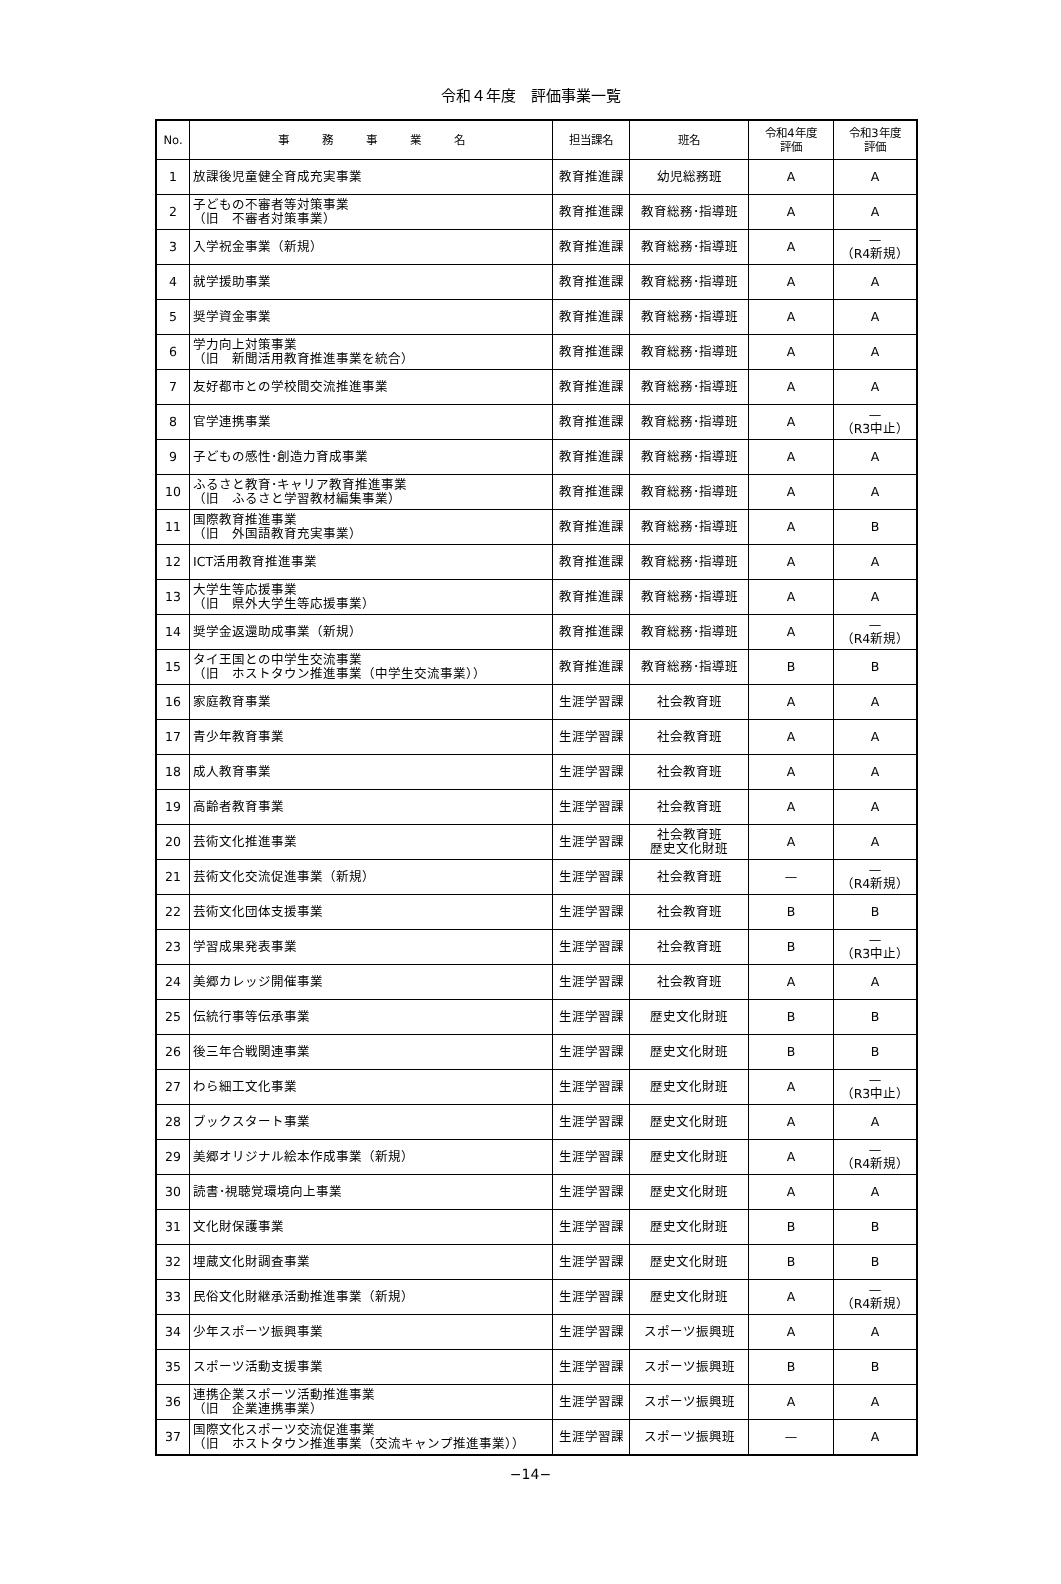令和４年度　評価事業一覧
| No. | 事 務 事 業 名 | 担当課名 | 班名 | 令和4年度 評価 | 令和3年度 評価 |
| --- | --- | --- | --- | --- | --- |
| 1 | 放課後児童健全育成充実事業 | 教育推進課 | 幼児総務班 | A | A |
| 2 | 子どもの不審者等対策事業 （旧 不審者対策事業） | 教育推進課 | 教育総務･指導班 | A | A |
| 3 | 入学祝金事業（新規） | 教育推進課 | 教育総務･指導班 | A | — （R4新規） |
| 4 | 就学援助事業 | 教育推進課 | 教育総務･指導班 | A | A |
| 5 | 奨学資金事業 | 教育推進課 | 教育総務･指導班 | A | A |
| 6 | 学力向上対策事業 （旧 新聞活用教育推進事業を統合） | 教育推進課 | 教育総務･指導班 | A | A |
| 7 | 友好都市との学校間交流推進事業 | 教育推進課 | 教育総務･指導班 | A | A |
| 8 | 官学連携事業 | 教育推進課 | 教育総務･指導班 | A | — （R3中止） |
| 9 | 子どもの感性･創造力育成事業 | 教育推進課 | 教育総務･指導班 | A | A |
| 10 | ふるさと教育･キャリア教育推進事業 （旧 ふるさと学習教材編集事業） | 教育推進課 | 教育総務･指導班 | A | A |
| 11 | 国際教育推進事業 （旧 外国語教育充実事業） | 教育推進課 | 教育総務･指導班 | A | B |
| 12 | ICT活用教育推進事業 | 教育推進課 | 教育総務･指導班 | A | A |
| 13 | 大学生等応援事業 （旧 県外大学生等応援事業） | 教育推進課 | 教育総務･指導班 | A | A |
| 14 | 奨学金返還助成事業（新規） | 教育推進課 | 教育総務･指導班 | A | — （R4新規） |
| 15 | タイ王国との中学生交流事業 （旧 ホストタウン推進事業（中学生交流事業）） | 教育推進課 | 教育総務･指導班 | B | B |
| 16 | 家庭教育事業 | 生涯学習課 | 社会教育班 | A | A |
| 17 | 青少年教育事業 | 生涯学習課 | 社会教育班 | A | A |
| 18 | 成人教育事業 | 生涯学習課 | 社会教育班 | A | A |
| 19 | 高齢者教育事業 | 生涯学習課 | 社会教育班 | A | A |
| 20 | 芸術文化推進事業 | 生涯学習課 | 社会教育班 歴史文化財班 | A | A |
| 21 | 芸術文化交流促進事業（新規） | 生涯学習課 | 社会教育班 | — | — （R4新規） |
| 22 | 芸術文化団体支援事業 | 生涯学習課 | 社会教育班 | B | B |
| 23 | 学習成果発表事業 | 生涯学習課 | 社会教育班 | B | — （R3中止） |
| 24 | 美郷カレッジ開催事業 | 生涯学習課 | 社会教育班 | A | A |
| 25 | 伝統行事等伝承事業 | 生涯学習課 | 歴史文化財班 | B | B |
| 26 | 後三年合戦関連事業 | 生涯学習課 | 歴史文化財班 | B | B |
| 27 | わら細工文化事業 | 生涯学習課 | 歴史文化財班 | A | — （R3中止） |
| 28 | ブックスタート事業 | 生涯学習課 | 歴史文化財班 | A | A |
| 29 | 美郷オリジナル絵本作成事業（新規） | 生涯学習課 | 歴史文化財班 | A | — （R4新規） |
| 30 | 読書･視聴覚環境向上事業 | 生涯学習課 | 歴史文化財班 | A | A |
| 31 | 文化財保護事業 | 生涯学習課 | 歴史文化財班 | B | B |
| 32 | 埋蔵文化財調査事業 | 生涯学習課 | 歴史文化財班 | B | B |
| 33 | 民俗文化財継承活動推進事業（新規） | 生涯学習課 | 歴史文化財班 | A | — （R4新規） |
| 34 | 少年スポーツ振興事業 | 生涯学習課 | スポーツ振興班 | A | A |
| 35 | スポーツ活動支援事業 | 生涯学習課 | スポーツ振興班 | B | B |
| 36 | 連携企業スポーツ活動推進事業 （旧 企業連携事業） | 生涯学習課 | スポーツ振興班 | A | A |
| 37 | 国際文化スポーツ交流促進事業 （旧 ホストタウン推進事業（交流キャンプ推進事業）） | 生涯学習課 | スポーツ振興班 | — | A |
−14−